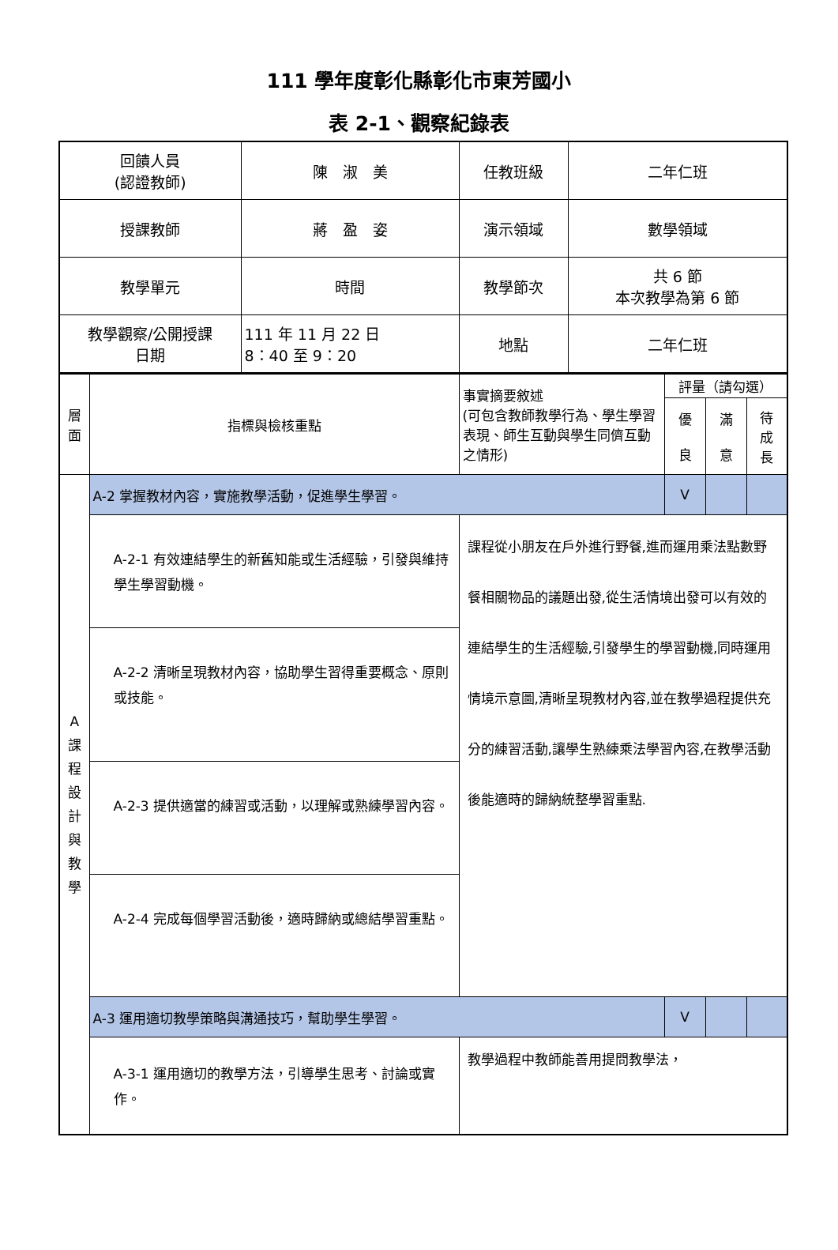111 學年度彰化縣彰化市東芳國小
表 2-1、觀察紀錄表
| 回饋人員 (認證教師) | 陳 淑 美 | 任教班級 | 二年仁班 |
| 授課教師 | 蔣 盈 姿 | 演示領域 | 數學領域 |
| 教學單元 | 時間 | 教學節次 | 共 6 節 本次教學為第 6 節 |
| 教學觀察/公開授課 日期 | 111 年 11 月 22 日 8：40 至 9：20 | 地點 | 二年仁班 |
| 層 面 | 指標與檢核重點 | 事實摘要敘述 (可包含教師教學行為、學生學習表現、師生互動與學生同儕互動之情形) | 評量（請勾選） | | |
| | | | 優 良 | 滿 意 | 待 成 長 |
| A 課 程 設 計 與 教 學 | A-2 掌握教材內容，實施教學活動，促進學生學習。 | | V | | |
| | A-2-1 有效連結學生的新舊知能或生活經驗，引發與維持學生學習動機。 | 課程從小朋友在戶外進行野餐,進而運用乘法點數野餐相關物品的議題出發,從生活情境出發可以有效的連結學生的生活經驗,引發學生的學習動機,同時運用情境示意圖,清晰呈現教材內容,並在教學過程提供充分的練習活動,讓學生熟練乘法學習內容,在教學活動後能適時的歸納統整學習重點. | | | |
| | A-2-2 清晰呈現教材內容，協助學生習得重要概念、原則或技能。 | | | | |
| | A-2-3 提供適當的練習或活動，以理解或熟練學習內容。 | | | | |
| | A-2-4 完成每個學習活動後，適時歸納或總結學習重點。 | | | | |
| | A-3 運用適切教學策略與溝通技巧，幫助學生學習。 | | V | | |
| | A-3-1 運用適切的教學方法，引導學生思考、討論或實作。 | 教學過程中教師能善用提問教學法， | | | |